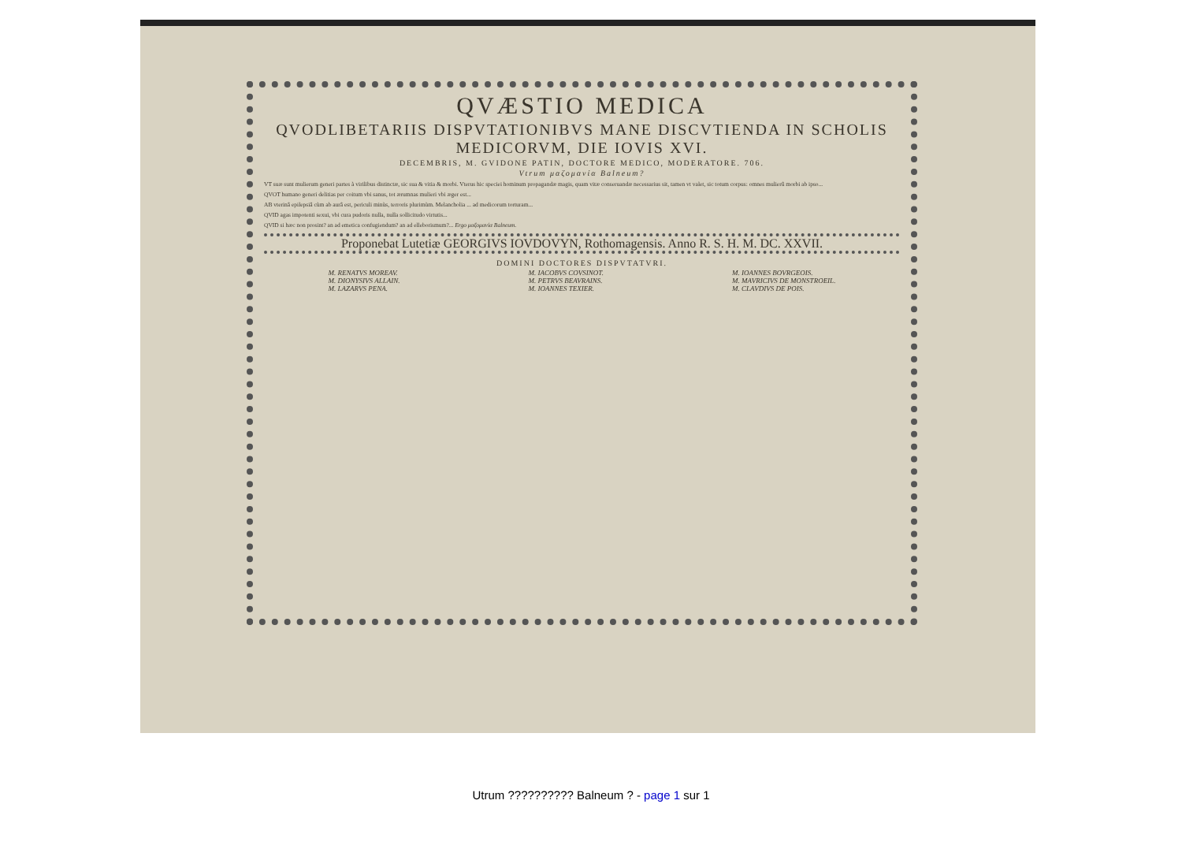QVÆSTIO MEDICA
QVODLIBETARIIS DISPVTATIONIBVS MANE DISCVTIENDA IN SCHOLIS MEDICORVM, DIE IOVIS XVI.
DECEMBRIS, M. GVIDONE PATIN, DOCTORE MEDICO, MODERATORE. 706.
Vtrum μαζομανία Balneum?
VT suæ sunt mulierum generi partes à virilibus distinctæ, sic sua & vitia & morbi. Vterus hic speciei hominum propagandæ magis, quam vitæ conseruandæ necessarius sit, tamen vt valet, sic totum corpus: omnes mulierû morbi ab ipso...
QVOT humano generi delitias per coitum vbi sanus, tot ærumnas mulieri vbi æger est...
AB vterinâ epilepsiâ cùm ab aurâ est, periculi minùs, terroris plurimùm. Melancholia ... ad medicorum torturam...
QVID agas impotenti sexui, vbi cura pudoris nulla, nulla sollicitudo virtutis...
QVID si hæc non prosint? an ad emetica confugiendum? an ad elleborismum?... Ergo μαζομανία Balneum.
Proponebat Lutetiæ GEORGIVS IOVDOVYN, Rothomagensis. Anno R. S. H. M. DC. XXVII.
DOMINI DOCTORES DISPVTATVRI.
M. RENATVS MOREAV.
M. DIONYSIVS ALLAIN.
M. LAZARVS PENA.
M. IACOBVS COVSINOT.
M. PETRVS BEAVRAINS.
M. IOANNES TEXIER.
M. IOANNES BOVRGEOIS.
M. MAVRICIVS DE MONSTROEIL.
M. CLAVDIVS DE POIS.
Utrum ?????????? Balneum ? - page 1 sur 1